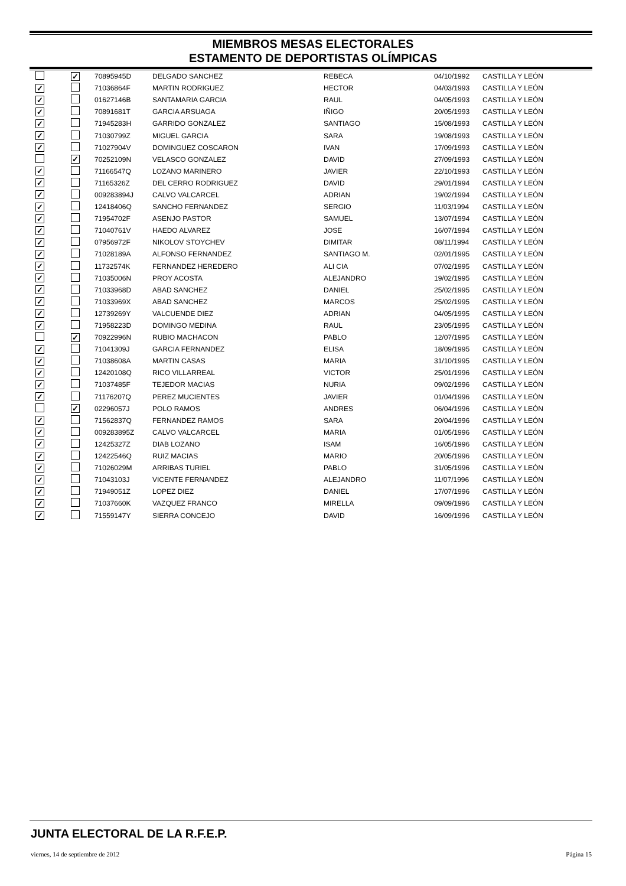MIEMBROS MESAS ELECTORALES
ESTAMENTO DE DEPORTISTAS OLÍMPICAS
| | ✓ | 70895945D | DELGADO SANCHEZ | REBECA | 04/10/1992 | CASTILLA Y LEÓN |
| ✓ | | 71036864F | MARTIN RODRIGUEZ | HECTOR | 04/03/1993 | CASTILLA Y LEÓN |
| ✓ | | 01627146B | SANTAMARIA GARCIA | RAUL | 04/05/1993 | CASTILLA Y LEÓN |
| ✓ | | 70891681T | GARCIA ARSUAGA | IÑIGO | 20/05/1993 | CASTILLA Y LEÓN |
| ✓ | | 71945283H | GARRIDO GONZALEZ | SANTIAGO | 15/08/1993 | CASTILLA Y LEÓN |
| ✓ | | 71030799Z | MIGUEL GARCIA | SARA | 19/08/1993 | CASTILLA Y LEÓN |
| ✓ | | 71027904V | DOMINGUEZ COSCARON | IVAN | 17/09/1993 | CASTILLA Y LEÓN |
| | ✓ | 70252109N | VELASCO GONZALEZ | DAVID | 27/09/1993 | CASTILLA Y LEÓN |
| ✓ | | 71166547Q | LOZANO MARINERO | JAVIER | 22/10/1993 | CASTILLA Y LEÓN |
| ✓ | | 71165326Z | DEL CERRO RODRIGUEZ | DAVID | 29/01/1994 | CASTILLA Y LEÓN |
| ✓ | | 009283894J | CALVO VALCARCEL | ADRIAN | 19/02/1994 | CASTILLA Y LEÓN |
| ✓ | | 12418406Q | SANCHO FERNANDEZ | SERGIO | 11/03/1994 | CASTILLA Y LEÓN |
| ✓ | | 71954702F | ASENJO PASTOR | SAMUEL | 13/07/1994 | CASTILLA Y LEÓN |
| ✓ | | 71040761V | HAEDO ALVAREZ | JOSE | 16/07/1994 | CASTILLA Y LEÓN |
| ✓ | | 07956972F | NIKOLOV STOYCHEV | DIMITAR | 08/11/1994 | CASTILLA Y LEÓN |
| ✓ | | 71028189A | ALFONSO FERNANDEZ | SANTIAGO M. | 02/01/1995 | CASTILLA Y LEÓN |
| ✓ | | 11732574K | FERNANDEZ HEREDERO | ALI CIA | 07/02/1995 | CASTILLA Y LEÓN |
| ✓ | | 71035006N | PROY ACOSTA | ALEJANDRO | 19/02/1995 | CASTILLA Y LEÓN |
| ✓ | | 71033968D | ABAD SANCHEZ | DANIEL | 25/02/1995 | CASTILLA Y LEÓN |
| ✓ | | 71033969X | ABAD SANCHEZ | MARCOS | 25/02/1995 | CASTILLA Y LEÓN |
| ✓ | | 12739269Y | VALCUENDE DIEZ | ADRIAN | 04/05/1995 | CASTILLA Y LEÓN |
| ✓ | | 71958223D | DOMINGO MEDINA | RAUL | 23/05/1995 | CASTILLA Y LEÓN |
| | ✓ | 70922996N | RUBIO MACHACON | PABLO | 12/07/1995 | CASTILLA Y LEÓN |
| ✓ | | 71041309J | GARCIA FERNANDEZ | ELISA | 18/09/1995 | CASTILLA Y LEÓN |
| ✓ | | 71038608A | MARTIN CASAS | MARIA | 31/10/1995 | CASTILLA Y LEÓN |
| ✓ | | 12420108Q | RICO VILLARREAL | VICTOR | 25/01/1996 | CASTILLA Y LEÓN |
| ✓ | | 71037485F | TEJEDOR MACIAS | NURIA | 09/02/1996 | CASTILLA Y LEÓN |
| ✓ | | 71176207Q | PEREZ MUCIENTES | JAVIER | 01/04/1996 | CASTILLA Y LEÓN |
| | ✓ | 02296057J | POLO RAMOS | ANDRES | 06/04/1996 | CASTILLA Y LEÓN |
| ✓ | | 71562837Q | FERNANDEZ RAMOS | SARA | 20/04/1996 | CASTILLA Y LEÓN |
| ✓ | | 009283895Z | CALVO VALCARCEL | MARIA | 01/05/1996 | CASTILLA Y LEÓN |
| ✓ | | 12425327Z | DIAB LOZANO | ISAM | 16/05/1996 | CASTILLA Y LEÓN |
| ✓ | | 12422546Q | RUIZ MACIAS | MARIO | 20/05/1996 | CASTILLA Y LEÓN |
| ✓ | | 71026029M | ARRIBAS TURIEL | PABLO | 31/05/1996 | CASTILLA Y LEÓN |
| ✓ | | 71043103J | VICENTE FERNANDEZ | ALEJANDRO | 11/07/1996 | CASTILLA Y LEÓN |
| ✓ | | 71949051Z | LOPEZ DIEZ | DANIEL | 17/07/1996 | CASTILLA Y LEÓN |
| ✓ | | 71037660K | VAZQUEZ FRANCO | MIRELLA | 09/09/1996 | CASTILLA Y LEÓN |
| ✓ | | 71559147Y | SIERRA CONCEJO | DAVID | 16/09/1996 | CASTILLA Y LEÓN |
JUNTA ELECTORAL DE LA R.F.E.P.
viernes, 14 de septiembre de 2012 Página 15